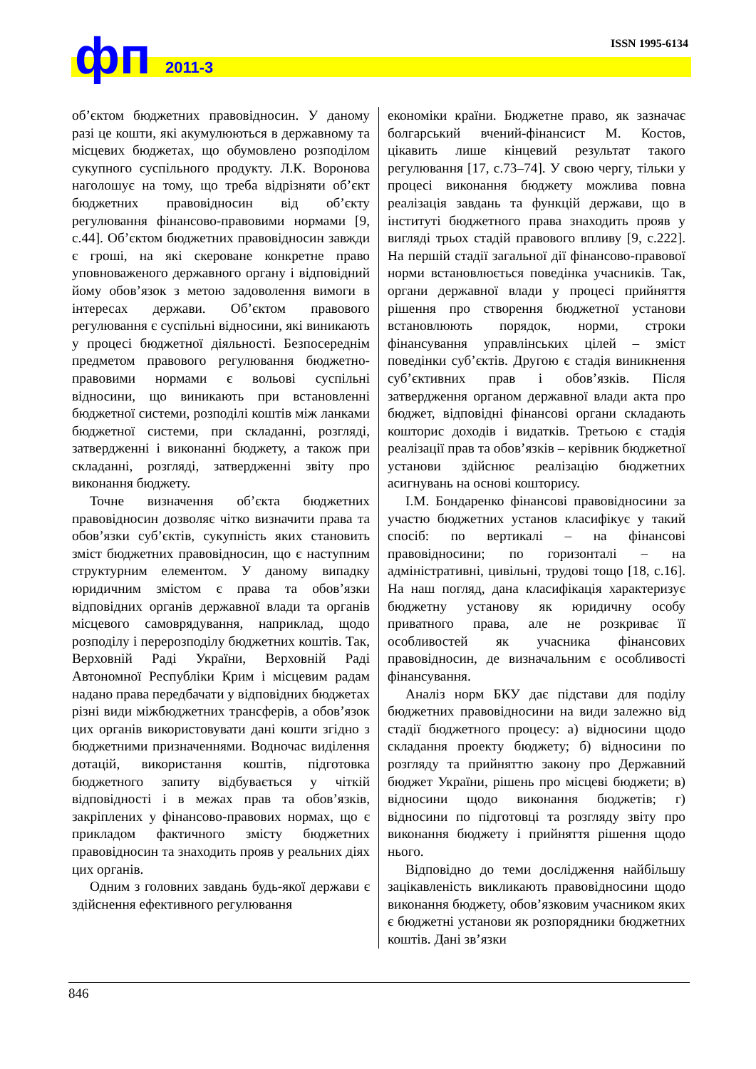ISSN 1995-6134 фп 2011-3
об’єктом бюджетних правовідносин. У даному разі це кошти, які акумулюються в державному та місцевих бюджетах, що обумовлено розподілом сукупного суспільного продукту. Л.К. Воронова наголошує на тому, що треба відрізняти об’єкт бюджетних правовідносин від об’єкту регулювання фінансово-правовими нормами [9, с.44]. Об’єктом бюджетних правовідносин завжди є гроші, на які скероване конкретне право уповноваженого державного органу і відповідний йому обов’язок з метою задоволення вимоги в інтересах держави. Об’єктом правового регулювання є суспільні відносини, які виникають у процесі бюджетної діяльності. Безпосереднім предметом правового регулювання бюджетно-правовими нормами є вольові суспільні відносини, що виникають при встановленні бюджетної системи, розподілі коштів між ланками бюджетної системи, при складанні, розгляді, затвердженні і виконанні бюджету, а також при складанні, розгляді, затвердженні звіту про виконання бюджету.
Точне визначення об’єкта бюджетних правовідносин дозволяє чітко визначити права та обов’язки суб’єктів, сукупність яких становить зміст бюджетних правовідносин, що є наступним структурним елементом. У даному випадку юридичним змістом є права та обов’язки відповідних органів державної влади та органів місцевого самоврядування, наприклад, щодо розподілу і перерозподілу бюджетних коштів. Так, Верховній Раді України, Верховній Раді Автономної Республіки Крим і місцевим радам надано права передбачати у відповідних бюджетах різні види міжбюджетних трансферів, а обов’язок цих органів використовувати дані кошти згідно з бюджетними призначеннями. Водночас виділення дотацій, використання коштів, підготовка бюджетного запиту відбувається у чіткій відповідності і в межах прав та обов’язків, закріплених у фінансово-правових нормах, що є прикладом фактичного змісту бюджетних правовідносин та знаходить прояв у реальних діях цих органів.
Одним з головних завдань будь-якої держави є здійснення ефективного регулювання
економіки країни. Бюджетне право, як зазначає болгарський вчений-фінансист М. Костов, цікавить лише кінцевий результат такого регулювання [17, с.73–74]. У свою чергу, тільки у процесі виконання бюджету можлива повна реалізація завдань та функцій держави, що в інституті бюджетного права знаходить прояв у вигляді трьох стадій правового впливу [9, с.222]. На першій стадії загальної дії фінансово-правової норми встановлюється поведінка учасників. Так, органи державної влади у процесі прийняття рішення про створення бюджетної установи встановлюють порядок, норми, строки фінансування управлінських цілей – зміст поведінки суб’єктів. Другою є стадія виникнення суб’єктивних прав і обов’язків. Після затвердження органом державної влади акта про бюджет, відповідні фінансові органи складають кошторис доходів і видатків. Третьою є стадія реалізації прав та обов’язків – керівник бюджетної установи здійснює реалізацію бюджетних асигнувань на основі кошторису.
І.М. Бондаренко фінансові правовідносини за участю бюджетних установ класифікує у такий спосіб: по вертикалі – на фінансові правовідносини; по горизонталі – на адміністративні, цивільні, трудові тощо [18, с.16]. На наш погляд, дана класифікація характеризує бюджетну установу як юридичну особу приватного права, але не розкриває її особливостей як учасника фінансових правовідносин, де визначальним є особливості фінансування.
Аналіз норм БКУ дає підстави для поділу бюджетних правовідносини на види залежно від стадії бюджетного процесу: а) відносини щодо складання проекту бюджету; б) відносини по розгляду та прийняттю закону про Державний бюджет України, рішень про місцеві бюджети; в) відносини щодо виконання бюджетів; г) відносини по підготовці та розгляду звіту про виконання бюджету і прийняття рішення щодо нього.
Відповідно до теми дослідження найбільшу зацікавленість викликають правовідносини щодо виконання бюджету, обов’язковим учасником яких є бюджетні установи як розпорядники бюджетних коштів. Дані зв’язки
846